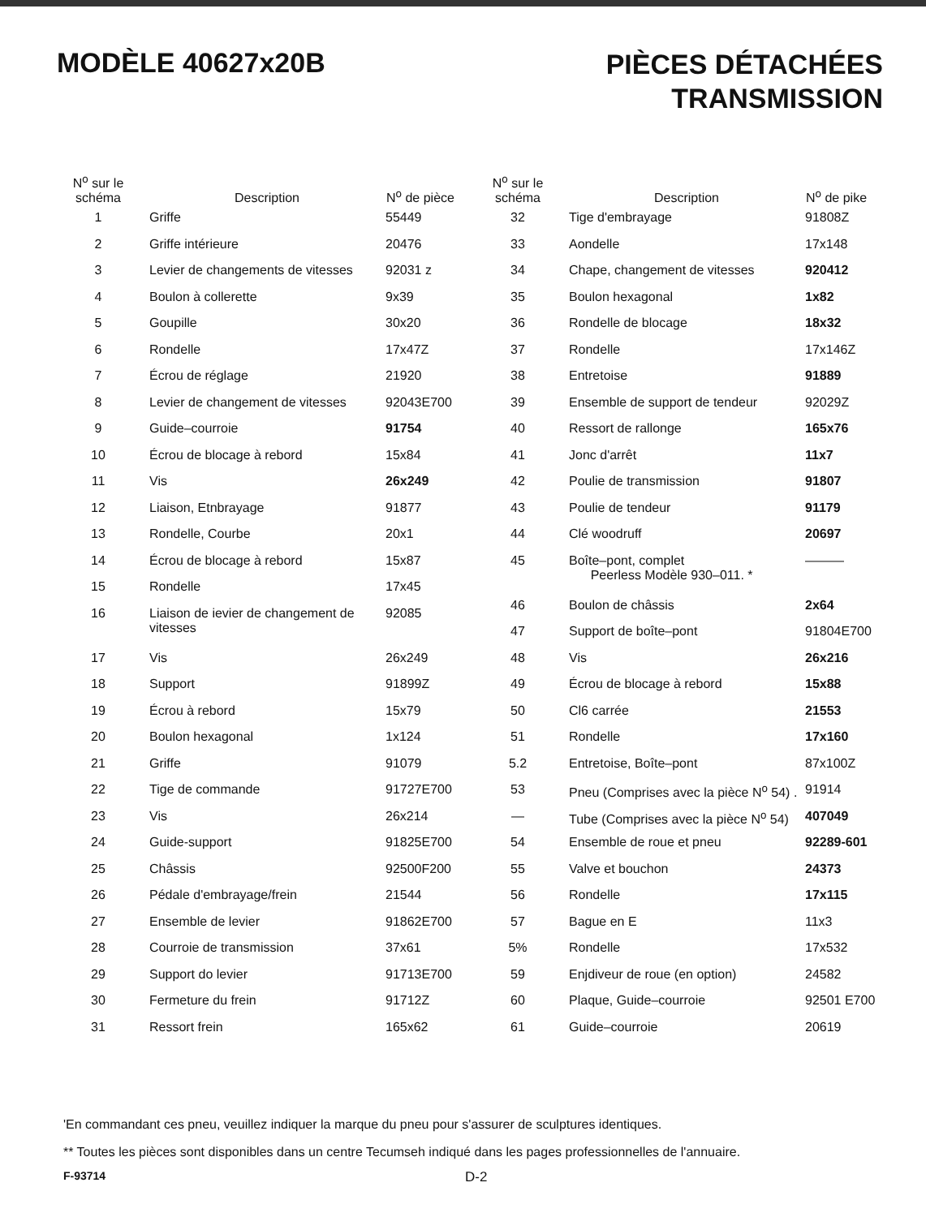MODÈLE 40627x20B
PIÈCES DÉTACHÉES
TRANSMISSION
| N<sup>o</sup> sur le schéma | Description | N<sup>o</sup> de pièce |
| --- | --- | --- |
| 1 | Griffe | 55449 |
| 2 | Griffe intérieure | 20476 |
| 3 | Levier de changements de vitesses | 92031 z |
| 4 | Boulon à collerette | 9x39 |
| 5 | Goupille | 30x20 |
| 6 | Rondelle | 17x47Z |
| 7 | Écrou de réglage | 21920 |
| 8 | Levier de changement de vitesses | 92043E700 |
| 9 | Guide–courroie | 91754 |
| 10 | Écrou de blocage à rebord | 15x84 |
| 11 | Vis | 26x249 |
| 12 | Liaison, Etnbrayage | 91877 |
| 13 | Rondelle, Courbe | 20x1 |
| 14 | Écrou de blocage à rebord | 15x87 |
| 15 | Rondelle | 17x45 |
| 16 | Liaison de ievier de changement de vitesses | 92085 |
| 17 | Vis | 26x249 |
| 18 | Support | 91899Z |
| 19 | Écrou à rebord | 15x79 |
| 20 | Boulon hexagonal | 1x124 |
| 21 | Griffe | 91079 |
| 22 | Tige de commande | 91727E700 |
| 23 | Vis | 26x214 |
| 24 | Guide-support | 91825E700 |
| 25 | Châssis | 92500F200 |
| 26 | Pédale d'embrayage/frein | 21544 |
| 27 | Ensemble de levier | 91862E700 |
| 28 | Courroie de transmission | 37x61 |
| 29 | Support do levier | 91713E700 |
| 30 | Fermeture du frein | 91712Z |
| 31 | Ressort frein | 165x62 |
| N<sup>o</sup> sur le schéma | Description | N<sup>o</sup> de pike |
| --- | --- | --- |
| 32 | Tige d'embrayage | 91808Z |
| 33 | Aondelle | 17x148 |
| 34 | Chape, changement de vitesses | 920412 |
| 35 | Boulon hexagonal | 1x82 |
| 36 | Rondelle de blocage | 18x32 |
| 37 | Rondelle | 17x146Z |
| 38 | Entretoise | 91889 |
| 39 | Ensemble de support de tendeur | 92029Z |
| 40 | Ressort de rallonge | 165x76 |
| 41 | Jonc d'arrêt | 11x7 |
| 42 | Poulie de transmission | 91807 |
| 43 | Poulie de tendeur | 91179 |
| 44 | Clé woodruff | 20697 |
| 45 | Boîte–pont, complet Peerless Modèle 930–011. * | ——— |
| 46 | Boulon de châssis | 2x64 |
| 47 | Support de boîte–pont | 91804E700 |
| 48 | Vis | 26x216 |
| 49 | Écrou de blocage à rebord | 15x88 |
| 50 | Cl6 carrée | 21553 |
| 51 | Rondelle | 17x160 |
| 5.2 | Entretoise, Boîte–pont | 87x100Z |
| 53 | Pneu (Comprises avec la pièce N<sup>o</sup> 54) . | 91914 |
| — | Tube (Comprises avec la pièce N<sup>o</sup> 54) | 407049 |
| 54 | Ensemble de roue et pneu | 92289-601 |
| 55 | Valve et bouchon | 24373 |
| 56 | Rondelle | 17x115 |
| 57 | Bague en E | 11x3 |
| 5% | Rondelle | 17x532 |
| 59 | Enjdiveur de roue (en option) | 24582 |
| 60 | Plaque, Guide–courroie | 92501 E700 |
| 61 | Guide–courroie | 20619 |
'En commandant ces pneu, veuillez indiquer la marque du pneu pour s'assurer de sculptures identiques.
** Toutes les pièces sont disponibles dans un centre Tecumseh indiqué dans les pages professionnelles de l'annuaire.
F-93714 D-2